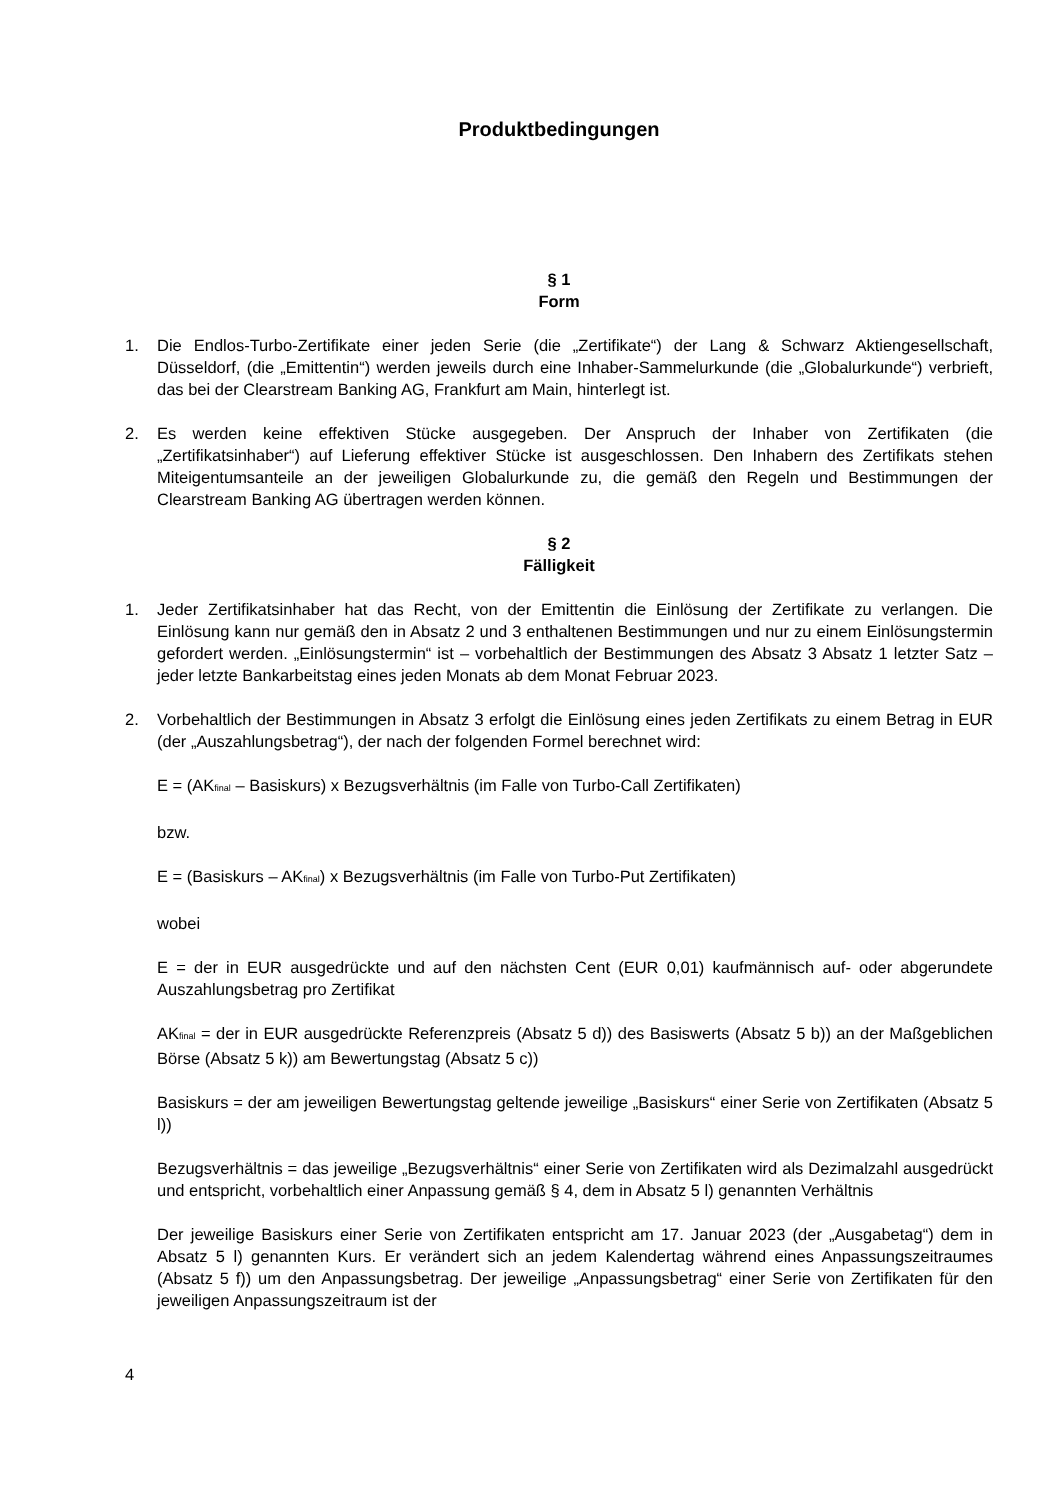Produktbedingungen
§ 1
Form
1. Die Endlos-Turbo-Zertifikate einer jeden Serie (die „Zertifikate“) der Lang & Schwarz Aktiengesellschaft, Düsseldorf, (die „Emittentin“) werden jeweils durch eine Inhaber-Sammelurkunde (die „Globalurkunde“) verbrieft, das bei der Clearstream Banking AG, Frankfurt am Main, hinterlegt ist.
2. Es werden keine effektiven Stücke ausgegeben. Der Anspruch der Inhaber von Zertifikaten (die „Zertifikatsinhaber“) auf Lieferung effektiver Stücke ist ausgeschlossen. Den Inhabern des Zertifikats stehen Miteigentumsanteile an der jeweiligen Globalurkunde zu, die gemäß den Regeln und Bestimmungen der Clearstream Banking AG übertragen werden können.
§ 2
Fälligkeit
1. Jeder Zertifikatsinhaber hat das Recht, von der Emittentin die Einlösung der Zertifikate zu verlangen. Die Einlösung kann nur gemäß den in Absatz 2 und 3 enthaltenen Bestimmungen und nur zu einem Einlösungstermin gefordert werden. „Einlösungstermin“ ist – vorbehaltlich der Bestimmungen des Absatz 3 Absatz 1 letzter Satz – jeder letzte Bankarbeitstag eines jeden Monats ab dem Monat Februar 2023.
2. Vorbehaltlich der Bestimmungen in Absatz 3 erfolgt die Einlösung eines jeden Zertifikats zu einem Betrag in EUR (der „Auszahlungsbetrag“), der nach der folgenden Formel berechnet wird:
E = (AK<sub>final</sub> – Basiskurs) x Bezugsverhältnis (im Falle von Turbo-Call Zertifikaten)
bzw.
E = (Basiskurs – AK<sub>final</sub>) x Bezugsverhältnis (im Falle von Turbo-Put Zertifikaten)
wobei
E = der in EUR ausgedrückte und auf den nächsten Cent (EUR 0,01) kaufmännisch auf- oder abgerundete Auszahlungsbetrag pro Zertifikat
AK<sub>final</sub> = der in EUR ausgedrückte Referenzpreis (Absatz 5 d)) des Basiswerts (Absatz 5 b)) an der Maßgeblichen Börse (Absatz 5 k)) am Bewertungstag (Absatz 5 c))
Basiskurs = der am jeweiligen Bewertungstag geltende jeweilige „Basiskurs“ einer Serie von Zertifikaten (Absatz 5 l))
Bezugsverhältnis = das jeweilige „Bezugsverhältnis“ einer Serie von Zertifikaten wird als Dezimalzahl ausgedrückt und entspricht, vorbehaltlich einer Anpassung gemäß § 4, dem in Absatz 5 l) genannten Verhältnis
Der jeweilige Basiskurs einer Serie von Zertifikaten entspricht am 17. Januar 2023 (der „Ausgabetag“) dem in Absatz 5 l) genannten Kurs. Er verändert sich an jedem Kalendertag während eines Anpassungszeitraumes (Absatz 5 f)) um den Anpassungsbetrag. Der jeweilige „Anpassungsbetrag“ einer Serie von Zertifikaten für den jeweiligen Anpassungszeitraum ist der
4